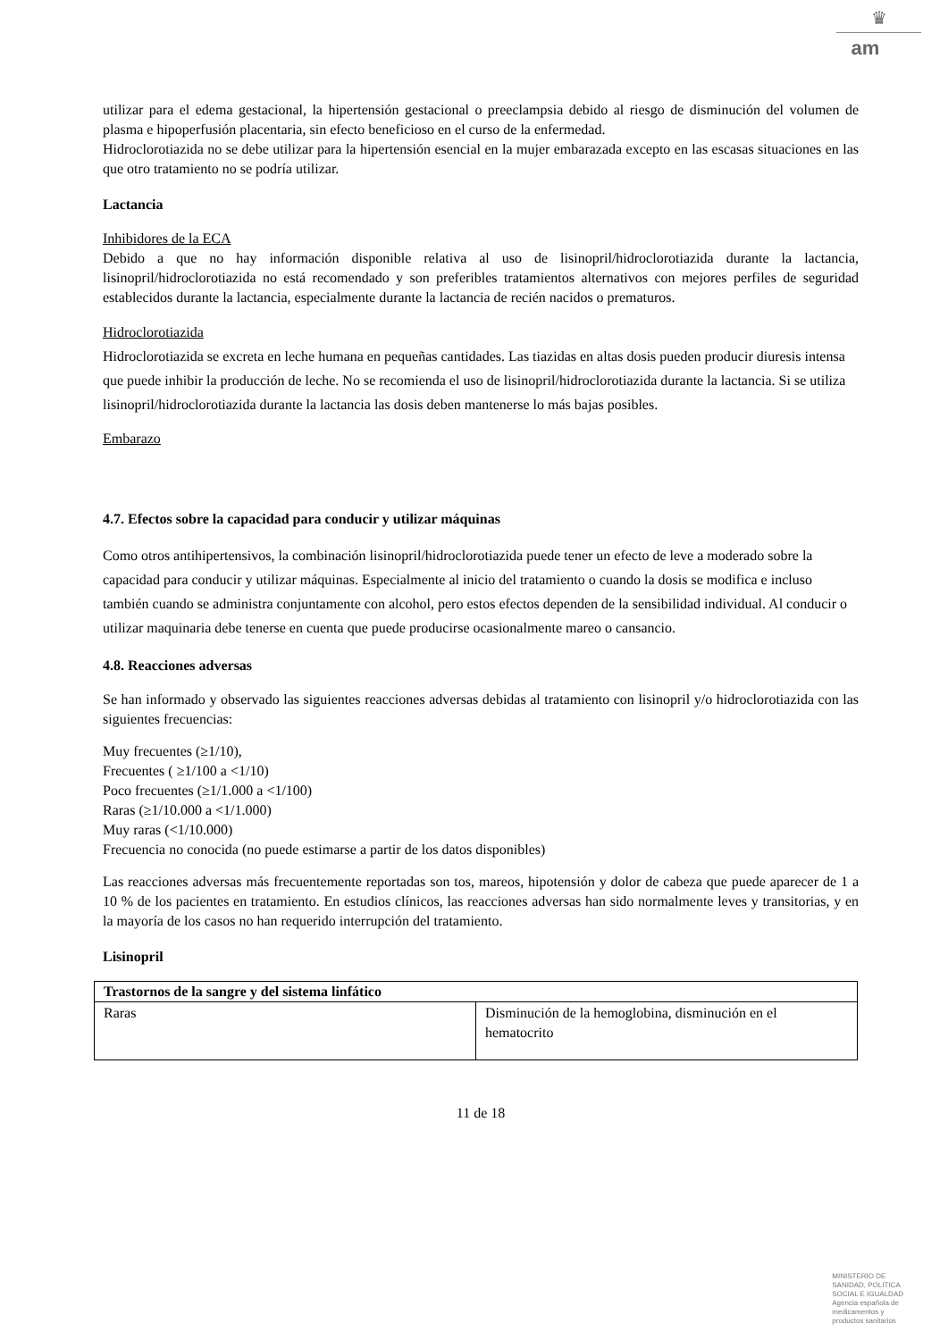♛
am
utilizar para el edema gestacional, la hipertensión gestacional o preeclampsia debido al riesgo de disminución del volumen de plasma e hipoperfusión placentaria, sin efecto beneficioso en el curso de la enfermedad.
Hidroclorotiazida no se debe utilizar para la hipertensión esencial en la mujer embarazada excepto en las escasas situaciones en las que otro tratamiento no se podría utilizar.
Lactancia
Inhibidores de la ECA
Debido a que no hay información disponible relativa al uso de lisinopril/hidroclorotiazida durante la lactancia, lisinopril/hidroclorotiazida no está recomendado y son preferibles tratamientos alternativos con mejores perfiles de seguridad establecidos durante la lactancia, especialmente durante la lactancia de recién nacidos o prematuros.
Hidroclorotiazida
Hidroclorotiazida se excreta en leche humana en pequeñas cantidades. Las tiazidas en altas dosis pueden producir diuresis intensa que puede inhibir la producción de leche. No se recomienda el uso de lisinopril/hidroclorotiazida durante la lactancia. Si se utiliza lisinopril/hidroclorotiazida durante la lactancia las dosis deben mantenerse lo más bajas posibles.
Embarazo
4.7. Efectos sobre la capacidad para conducir y utilizar máquinas
Como otros antihipertensivos, la combinación lisinopril/hidroclorotiazida puede tener un efecto de leve a moderado sobre la capacidad para conducir y utilizar máquinas. Especialmente al inicio del tratamiento o cuando la dosis se modifica e incluso también cuando se administra conjuntamente con alcohol, pero estos efectos dependen de la sensibilidad individual. Al conducir o utilizar maquinaria debe tenerse en cuenta que puede producirse ocasionalmente mareo o cansancio.
4.8. Reacciones adversas
Se han informado y observado las siguientes reacciones adversas debidas al tratamiento con lisinopril y/o hidroclorotiazida con las siguientes frecuencias:
Muy frecuentes (≥1/10),
Frecuentes ( ≥1/100 a <1/10)
Poco frecuentes (≥1/1.000 a <1/100)
Raras (≥1/10.000 a <1/1.000)
Muy raras (<1/10.000)
Frecuencia no conocida (no puede estimarse a partir de los datos disponibles)
Las reacciones adversas más frecuentemente reportadas son tos, mareos, hipotensión y dolor de cabeza que puede aparecer de 1 a 10 % de los pacientes en tratamiento. En estudios clínicos, las reacciones adversas han sido normalmente leves y transitorias, y en la mayoría de los casos no han requerido interrupción del tratamiento.
Lisinopril
| Trastornos de la sangre y del sistema linfático | |
| Raras | Disminución de la hemoglobina, disminución en el hematocrito |
11 de 18
MINISTERIO DE
SANIDAD, POLITICA
SOCIAL E IGUALDAD
Agencia española de
medicamentos y
productos sanitarios